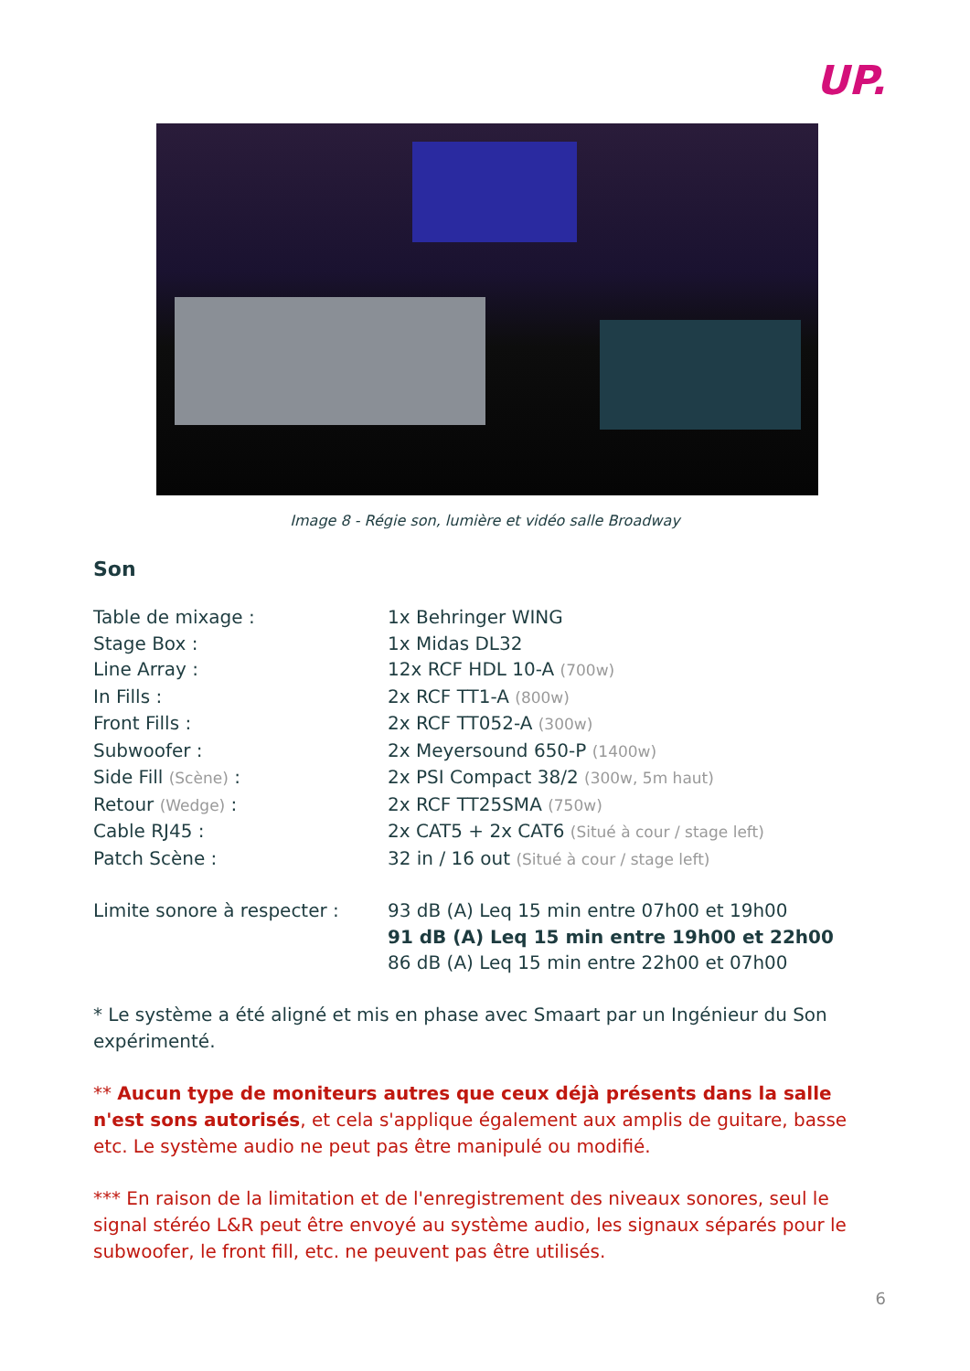UP.
Image 8 - Régie son, lumière et vidéo salle Broadway
Son
| Table de mixage : | 1x Behringer WING |
| Stage Box : | 1x Midas DL32 |
| Line Array : | 12x RCF HDL 10-A (700w) |
| In Fills : | 2x RCF TT1-A (800w) |
| Front Fills : | 2x RCF TT052-A (300w) |
| Subwoofer : | 2x Meyersound 650-P (1400w) |
| Side Fill (Scène) : | 2x PSI Compact 38/2 (300w, 5m haut) |
| Retour (Wedge) : | 2x RCF TT25SMA (750w) |
| Cable RJ45 : | 2x CAT5 + 2x CAT6 (Situé à cour / stage left) |
| Patch Scène : | 32 in / 16 out (Situé à cour / stage left) |
| Limite sonore à respecter : | 93 dB (A) Leq 15 min entre 07h00 et 19h00 91 dB (A) Leq 15 min entre 19h00 et 22h00 86 dB (A) Leq 15 min entre 22h00 et 07h00 |
* Le système a été aligné et mis en phase avec Smaart par un Ingénieur du Son expérimenté.
** Aucun type de moniteurs autres que ceux déjà présents dans la salle n'est sons autorisés, et cela s'applique également aux amplis de guitare, basse etc. Le système audio ne peut pas être manipulé ou modifié.
*** En raison de la limitation et de l'enregistrement des niveaux sonores, seul le signal stéréo L&R peut être envoyé au système audio, les signaux séparés pour le subwoofer, le front fill, etc. ne peuvent pas être utilisés.
6